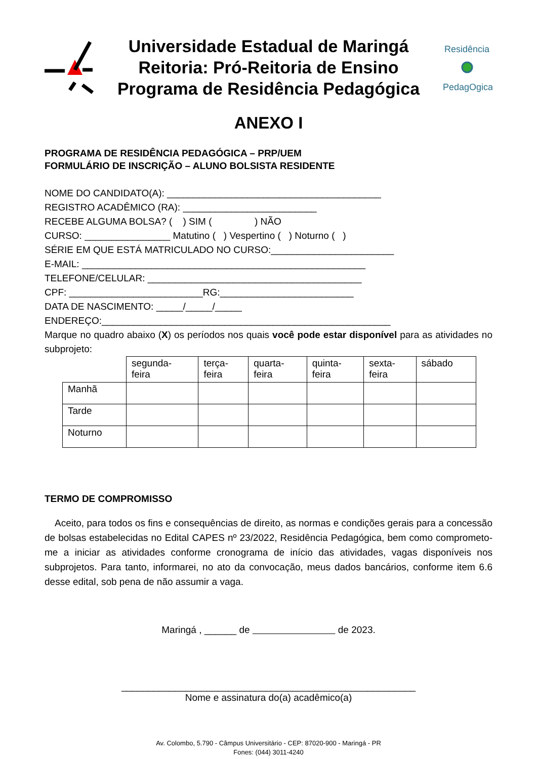Universidade Estadual de Maringá
Reitoria: Pró-Reitoria de Ensino
Programa de Residência Pedagógica
Residência
PedagOgica
ANEXO I
PROGRAMA DE RESIDÊNCIA PEDAGÓGICA – PRP/UEM
FORMULÁRIO DE INSCRIÇÃO – ALUNO BOLSISTA RESIDENTE
NOME DO CANDIDATO(A): ________________________________________
REGISTRO ACADÊMICO (RA): _________________________
RECEBE ALGUMA BOLSA? ( ) SIM ( ) NÃO
CURSO: ________________ Matutino ( ) Vespertino ( ) Noturno ( )
SÉRIE EM QUE ESTÁ MATRICULADO NO CURSO:_______________________
E-MAIL: _____________________________________________________
TELEFONE/CELULAR: ________________________________________
CPF: _________________________RG:_________________________
DATA DE NASCIMENTO: _____/_____/_____
ENDEREÇO:______________________________________________________
Marque no quadro abaixo (X) os períodos nos quais você pode estar disponível para as atividades no subprojeto:
| | segunda- feira | terça- feira | quarta- feira | quinta- feira | sexta- feira | sábado |
| Manhã | | | | | | |
| Tarde | | | | | | |
| Noturno | | | | | | |
TERMO DE COMPROMISSO
Aceito, para todos os fins e consequências de direito, as normas e condições gerais para a concessão de bolsas estabelecidas no Edital CAPES nº 23/2022, Residência Pedagógica, bem como comprometo-me a iniciar as atividades conforme cronograma de início das atividades, vagas disponíveis nos subprojetos. Para tanto, informarei, no ato da convocação, meus dados bancários, conforme item 6.6 desse edital, sob pena de não assumir a vaga.
Maringá , ______ de de 2023.
_______________________________________________________
Nome e assinatura do(a) acadêmico(a)
Av. Colombo, 5.790 - Câmpus Universitário - CEP: 87020-900 - Maringá - PR
Fones: (044) 3011-4240